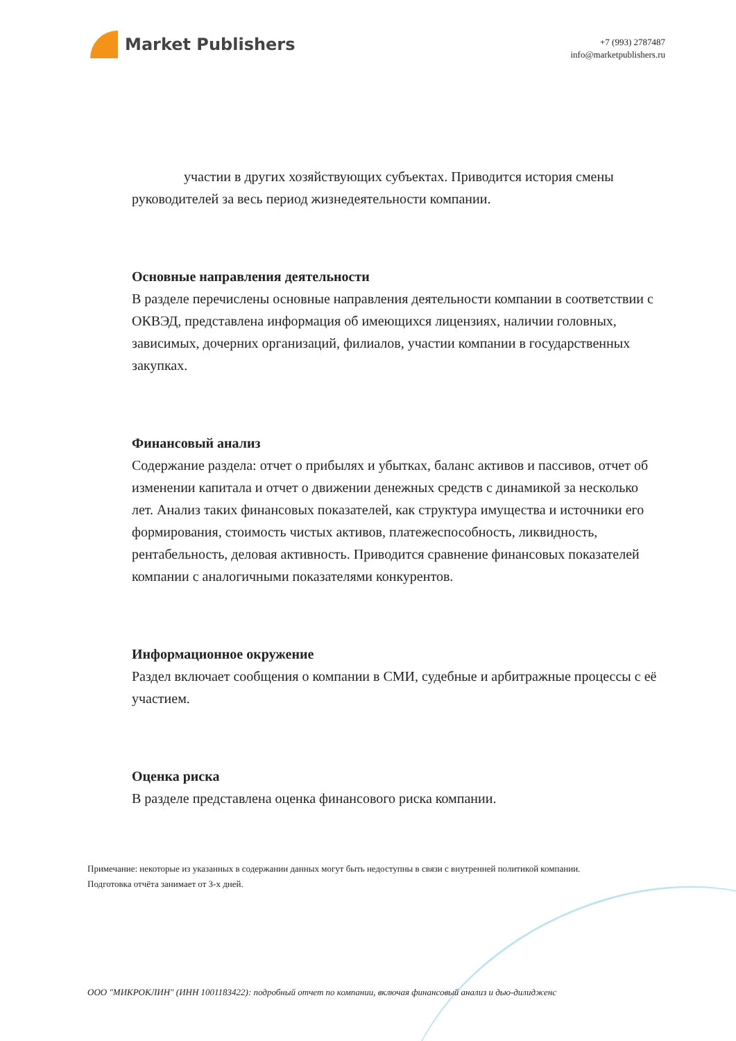Market Publishers
+7 (993) 2787487
info@marketpublishers.ru
участии в других хозяйствующих субъектах. Приводится история смены руководителей за весь период жизнедеятельности компании.
Основные направления деятельности
В разделе перечислены основные направления деятельности компании в соответствии с ОКВЭД, представлена информация об имеющихся лицензиях, наличии головных, зависимых, дочерних организаций, филиалов, участии компании в государственных закупках.
Финансовый анализ
Содержание раздела: отчет о прибылях и убытках, баланс активов и пассивов, отчет об изменении капитала и отчет о движении денежных средств с динамикой за несколько лет. Анализ таких финансовых показателей, как структура имущества и источники его формирования, стоимость чистых активов, платежеспособность, ликвидность, рентабельность, деловая активность. Приводится сравнение финансовых показателей компании с аналогичными показателями конкурентов.
Информационное окружение
Раздел включает сообщения о компании в СМИ, судебные и арбитражные процессы с её участием.
Оценка риска
В разделе представлена оценка финансового риска компании.
Примечание: некоторые из указанных в содержании данных могут быть недоступны в связи с внутренней политикой компании.
Подготовка отчёта занимает от 3-х дней.
ООО "МИКРОКЛИН" (ИНН 1001183422): подробный отчет по компании, включая финансовый анализ и дью-дилидженс